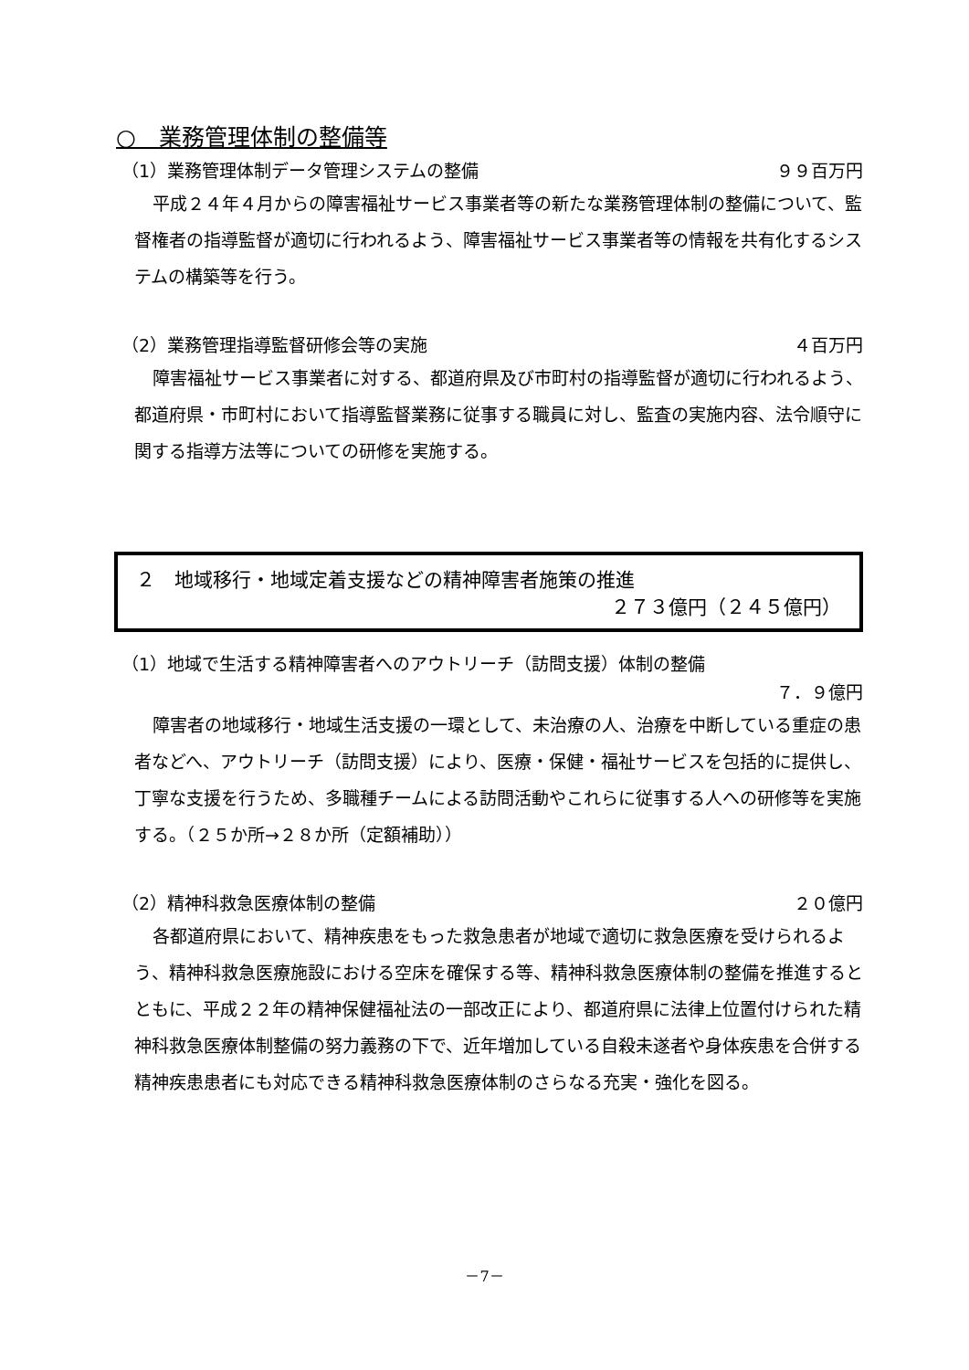○　業務管理体制の整備等
（1）業務管理体制データ管理システムの整備 ９９百万円
平成２４年４月からの障害福祉サービス事業者等の新たな業務管理体制の整備について、監督権者の指導監督が適切に行われるよう、障害福祉サービス事業者等の情報を共有化するシステムの構築等を行う。
（2）業務管理指導監督研修会等の実施 ４百万円
障害福祉サービス事業者に対する、都道府県及び市町村の指導監督が適切に行われるよう、都道府県・市町村において指導監督業務に従事する職員に対し、監査の実施内容、法令順守に関する指導方法等についての研修を実施する。
２　地域移行・地域定着支援などの精神障害者施策の推進
２７３億円（２４５億円）
（1）地域で生活する精神障害者へのアウトリーチ（訪問支援）体制の整備
７．９億円
障害者の地域移行・地域生活支援の一環として、未治療の人、治療を中断している重症の患者などへ、アウトリーチ（訪問支援）により、医療・保健・福祉サービスを包括的に提供し、丁寧な支援を行うため、多職種チームによる訪問活動やこれらに従事する人への研修等を実施する。（２５か所→２８か所（定額補助））
（2）精神科救急医療体制の整備 ２０億円
各都道府県において、精神疾患をもった救急患者が地域で適切に救急医療を受けられるよう、精神科救急医療施設における空床を確保する等、精神科救急医療体制の整備を推進するとともに、平成２２年の精神保健福祉法の一部改正により、都道府県に法律上位置付けられた精神科救急医療体制整備の努力義務の下で、近年増加している自殺未遂者や身体疾患を合併する精神疾患患者にも対応できる精神科救急医療体制のさらなる充実・強化を図る。
－7－